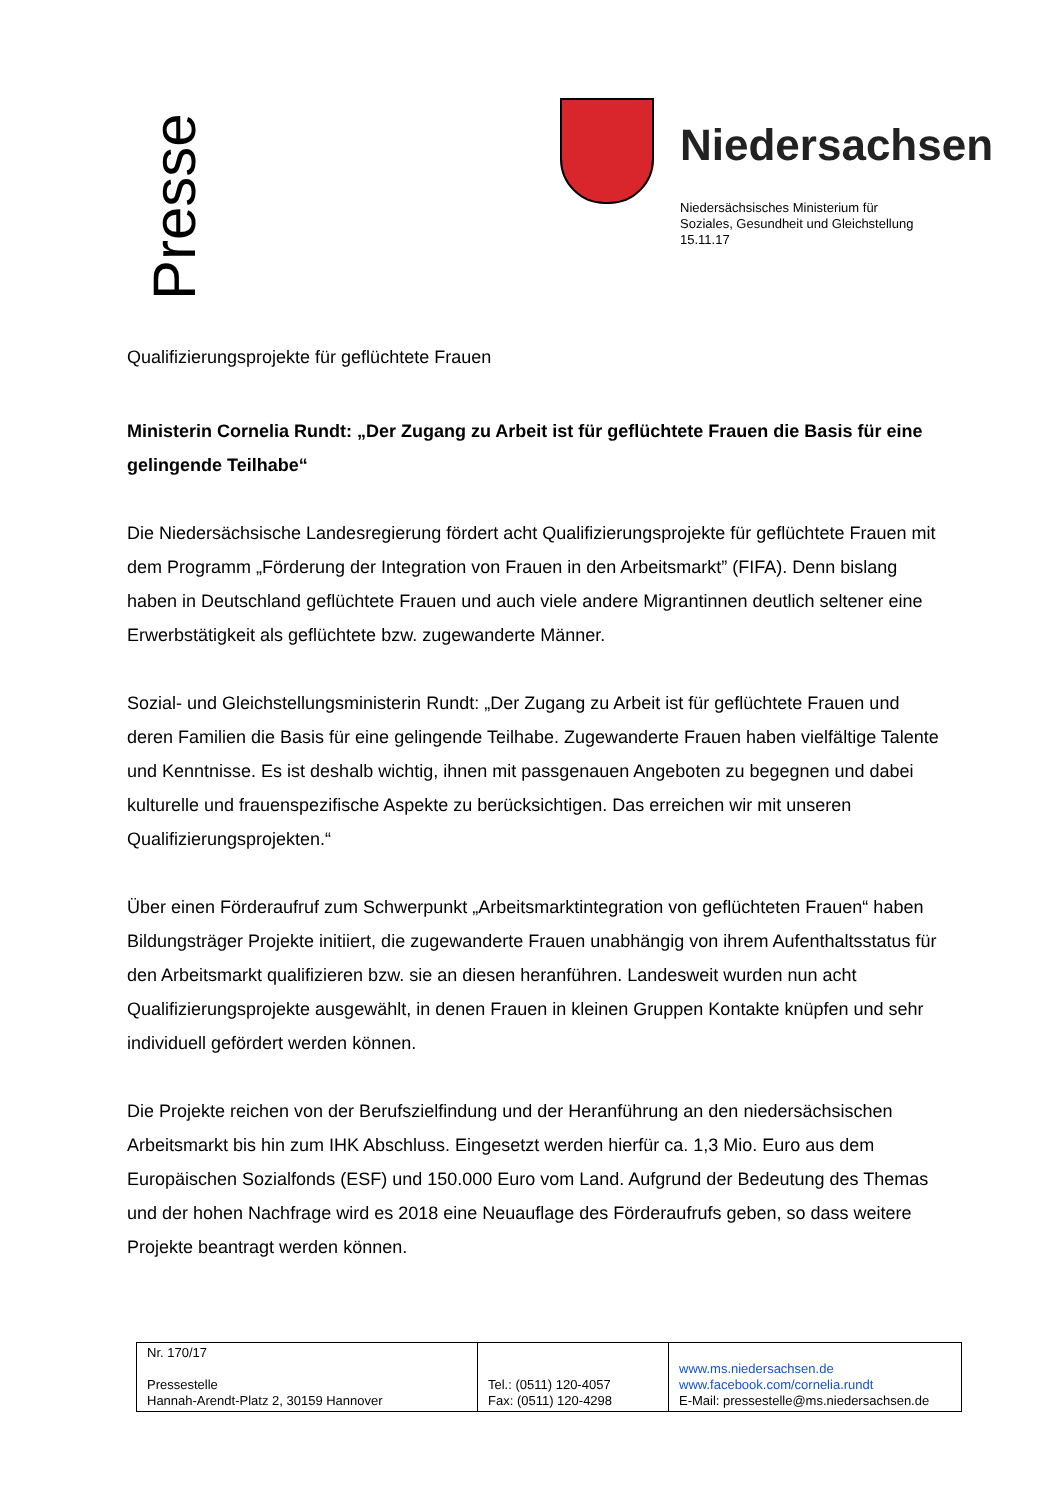Presse
Niedersachsen
Niedersächsisches Ministerium für
Soziales, Gesundheit und Gleichstellung
15.11.17
Qualifizierungsprojekte für geflüchtete Frauen
Ministerin Cornelia Rundt: „Der Zugang zu Arbeit ist für geflüchtete Frauen die Basis für eine gelingende Teilhabe“
Die Niedersächsische Landesregierung fördert acht Qualifizierungsprojekte für geflüchtete Frauen mit dem Programm „Förderung der Integration von Frauen in den Arbeitsmarkt” (FIFA). Denn bislang haben in Deutschland geflüchtete Frauen und auch viele andere Migrantinnen deutlich seltener eine Erwerbstätigkeit als geflüchtete bzw. zugewanderte Männer.
Sozial- und Gleichstellungsministerin Rundt: „Der Zugang zu Arbeit ist für geflüchtete Frauen und deren Familien die Basis für eine gelingende Teilhabe. Zugewanderte Frauen haben vielfältige Talente und Kenntnisse. Es ist deshalb wichtig, ihnen mit passgenauen Angeboten zu begegnen und dabei kulturelle und frauenspezifische Aspekte zu berücksichtigen. Das erreichen wir mit unseren Qualifizierungsprojekten.“
Über einen Förderaufruf zum Schwerpunkt „Arbeitsmarktintegration von geflüchteten Frauen“ haben Bildungsträger Projekte initiiert, die zugewanderte Frauen unabhängig von ihrem Aufenthaltsstatus für den Arbeitsmarkt qualifizieren bzw. sie an diesen heranführen. Landesweit wurden nun acht Qualifizierungsprojekte ausgewählt, in denen Frauen in kleinen Gruppen Kontakte knüpfen und sehr individuell gefördert werden können.
Die Projekte reichen von der Berufszielfindung und der Heranführung an den niedersächsischen Arbeitsmarkt bis hin zum IHK Abschluss. Eingesetzt werden hierfür ca. 1,3 Mio. Euro aus dem Europäischen Sozialfonds (ESF) und 150.000 Euro vom Land. Aufgrund der Bedeutung des Themas und der hohen Nachfrage wird es 2018 eine Neuauflage des Förderaufrufs geben, so dass weitere Projekte beantragt werden können.
| Nr. 170/17 Pressestelle Hannah-Arendt-Platz 2, 30159 Hannover | Tel.: (0511) 120-4057 Fax: (0511) 120-4298 | www.ms.niedersachsen.de www.facebook.com/cornelia.rundt E-Mail: pressestelle@ms.niedersachsen.de |